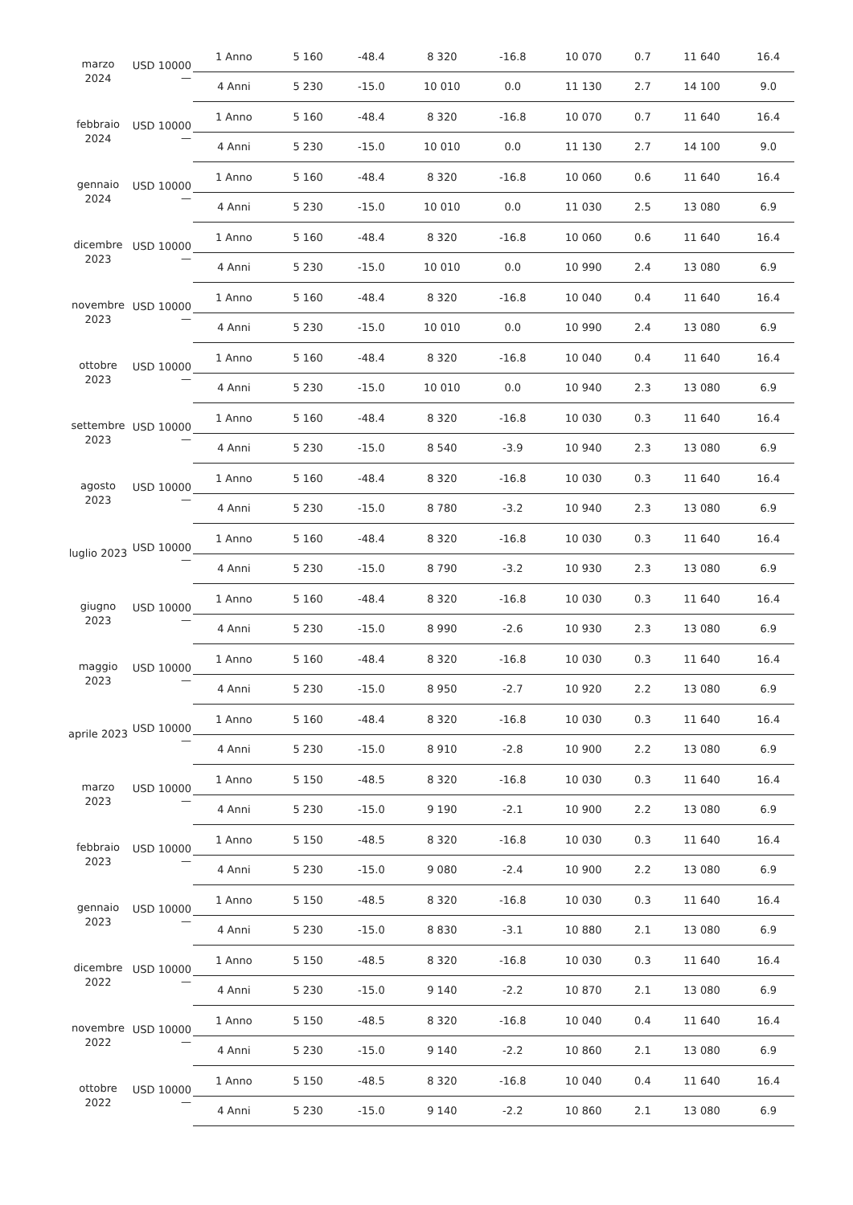| marzo 2024 | USD 10000 — | 1 Anno | 5 160 | -48.4 | 8 320 | -16.8 | 10 070 | 0.7 | 11 640 | 16.4 |
| | | 4 Anni | 5 230 | -15.0 | 10 010 | 0.0 | 11 130 | 2.7 | 14 100 | 9.0 |
| febbraio 2024 | USD 10000 — | 1 Anno | 5 160 | -48.4 | 8 320 | -16.8 | 10 070 | 0.7 | 11 640 | 16.4 |
| | | 4 Anni | 5 230 | -15.0 | 10 010 | 0.0 | 11 130 | 2.7 | 14 100 | 9.0 |
| gennaio 2024 | USD 10000 — | 1 Anno | 5 160 | -48.4 | 8 320 | -16.8 | 10 060 | 0.6 | 11 640 | 16.4 |
| | | 4 Anni | 5 230 | -15.0 | 10 010 | 0.0 | 11 030 | 2.5 | 13 080 | 6.9 |
| dicembre 2023 | USD 10000 — | 1 Anno | 5 160 | -48.4 | 8 320 | -16.8 | 10 060 | 0.6 | 11 640 | 16.4 |
| | | 4 Anni | 5 230 | -15.0 | 10 010 | 0.0 | 10 990 | 2.4 | 13 080 | 6.9 |
| novembre 2023 | USD 10000 — | 1 Anno | 5 160 | -48.4 | 8 320 | -16.8 | 10 040 | 0.4 | 11 640 | 16.4 |
| | | 4 Anni | 5 230 | -15.0 | 10 010 | 0.0 | 10 990 | 2.4 | 13 080 | 6.9 |
| ottobre 2023 | USD 10000 — | 1 Anno | 5 160 | -48.4 | 8 320 | -16.8 | 10 040 | 0.4 | 11 640 | 16.4 |
| | | 4 Anni | 5 230 | -15.0 | 10 010 | 0.0 | 10 940 | 2.3 | 13 080 | 6.9 |
| settembre 2023 | USD 10000 — | 1 Anno | 5 160 | -48.4 | 8 320 | -16.8 | 10 030 | 0.3 | 11 640 | 16.4 |
| | | 4 Anni | 5 230 | -15.0 | 8 540 | -3.9 | 10 940 | 2.3 | 13 080 | 6.9 |
| agosto 2023 | USD 10000 — | 1 Anno | 5 160 | -48.4 | 8 320 | -16.8 | 10 030 | 0.3 | 11 640 | 16.4 |
| | | 4 Anni | 5 230 | -15.0 | 8 780 | -3.2 | 10 940 | 2.3 | 13 080 | 6.9 |
| luglio 2023 | USD 10000 — | 1 Anno | 5 160 | -48.4 | 8 320 | -16.8 | 10 030 | 0.3 | 11 640 | 16.4 |
| | | 4 Anni | 5 230 | -15.0 | 8 790 | -3.2 | 10 930 | 2.3 | 13 080 | 6.9 |
| giugno 2023 | USD 10000 — | 1 Anno | 5 160 | -48.4 | 8 320 | -16.8 | 10 030 | 0.3 | 11 640 | 16.4 |
| | | 4 Anni | 5 230 | -15.0 | 8 990 | -2.6 | 10 930 | 2.3 | 13 080 | 6.9 |
| maggio 2023 | USD 10000 — | 1 Anno | 5 160 | -48.4 | 8 320 | -16.8 | 10 030 | 0.3 | 11 640 | 16.4 |
| | | 4 Anni | 5 230 | -15.0 | 8 950 | -2.7 | 10 920 | 2.2 | 13 080 | 6.9 |
| aprile 2023 | USD 10000 — | 1 Anno | 5 160 | -48.4 | 8 320 | -16.8 | 10 030 | 0.3 | 11 640 | 16.4 |
| | | 4 Anni | 5 230 | -15.0 | 8 910 | -2.8 | 10 900 | 2.2 | 13 080 | 6.9 |
| marzo 2023 | USD 10000 — | 1 Anno | 5 150 | -48.5 | 8 320 | -16.8 | 10 030 | 0.3 | 11 640 | 16.4 |
| | | 4 Anni | 5 230 | -15.0 | 9 190 | -2.1 | 10 900 | 2.2 | 13 080 | 6.9 |
| febbraio 2023 | USD 10000 — | 1 Anno | 5 150 | -48.5 | 8 320 | -16.8 | 10 030 | 0.3 | 11 640 | 16.4 |
| | | 4 Anni | 5 230 | -15.0 | 9 080 | -2.4 | 10 900 | 2.2 | 13 080 | 6.9 |
| gennaio 2023 | USD 10000 — | 1 Anno | 5 150 | -48.5 | 8 320 | -16.8 | 10 030 | 0.3 | 11 640 | 16.4 |
| | | 4 Anni | 5 230 | -15.0 | 8 830 | -3.1 | 10 880 | 2.1 | 13 080 | 6.9 |
| dicembre 2022 | USD 10000 — | 1 Anno | 5 150 | -48.5 | 8 320 | -16.8 | 10 030 | 0.3 | 11 640 | 16.4 |
| | | 4 Anni | 5 230 | -15.0 | 9 140 | -2.2 | 10 870 | 2.1 | 13 080 | 6.9 |
| novembre 2022 | USD 10000 — | 1 Anno | 5 150 | -48.5 | 8 320 | -16.8 | 10 040 | 0.4 | 11 640 | 16.4 |
| | | 4 Anni | 5 230 | -15.0 | 9 140 | -2.2 | 10 860 | 2.1 | 13 080 | 6.9 |
| ottobre 2022 | USD 10000 — | 1 Anno | 5 150 | -48.5 | 8 320 | -16.8 | 10 040 | 0.4 | 11 640 | 16.4 |
| | | 4 Anni | 5 230 | -15.0 | 9 140 | -2.2 | 10 860 | 2.1 | 13 080 | 6.9 |